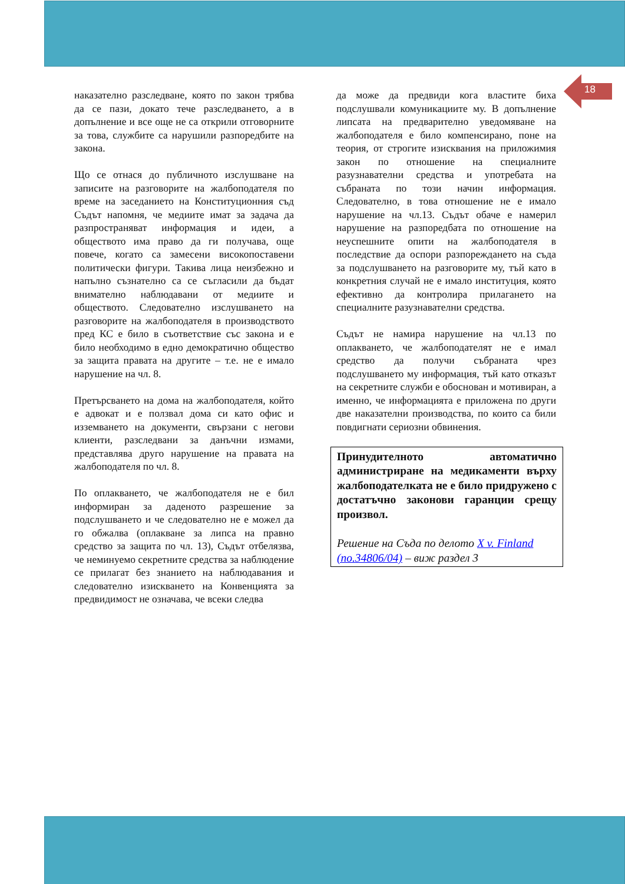18
наказателно разследване, която по закон трябва да се пази, докато тече разследването, а в допълнение и все още не са открили отговорните за това, службите са нарушили разпоредбите на закона.
Що се отнася до публичното изслушване на записите на разговорите на жалбоподателя по време на заседанието на Конституционния съд Съдът напомня, че медиите имат за задача да разпространяват информация и идеи, а обществото има право да ги получава, още повече, когато са замесени високопоставени политически фигури. Такива лица неизбежно и напълно съзнателно са се съгласили да бъдат внимателно наблюдавани от медиите и обществото. Следователно изслушването на разговорите на жалбоподателя в производството пред КС е било в съответствие със закона и е било необходимо в едно демократично общество за защита правата на другите – т.е. не е имало нарушение на чл. 8.
Претърсването на дома на жалбоподателя, който е адвокат и е ползвал дома си като офис и изземването на документи, свързани с негови клиенти, разследвани за данъчни измами, представлява друго нарушение на правата на жалбоподателя по чл. 8.
По оплакването, че жалбоподателя не е бил информиран за даденото разрешение за подслушването и че следователно не е можел да го обжалва (оплакване за липса на правно средство за защита по чл. 13), Съдът отбелязва, че неминуемо секретните средства за наблюдение се прилагат без знанието на наблюдавания и следователно изискването на Конвенцията за предвидимост не означава, че всеки следва
да може да предвиди кога властите биха подслушвали комуникациите му. В допълнение липсата на предварително уведомяване на жалбоподателя е било компенсирано, поне на теория, от строгите изисквания на приложимия закон по отношение на специалните разузнавателни средства и употребата на събраната по този начин информация. Следователно, в това отношение не е имало нарушение на чл.13. Съдът обаче е намерил нарушение на разпоредбата по отношение на неуспешните опити на жалбоподателя в последствие да оспори разпореждането на съда за подслушването на разговорите му, тъй като в конкретния случай не е имало институция, която ефективно да контролира прилагането на специалните разузнавателни средства.
Съдът не намира нарушение на чл.13 по оплакването, че жалбоподателят не е имал средство да получи събраната чрез подслушването му информация, тъй като отказът на секретните служби е обоснован и мотивиран, а именно, че информацията е приложена по други две наказателни производства, по които са били повдигнати сериозни обвинения.
Принудителното автоматично администриране на медикаменти върху жалбоподателката не е било придружено с достатъчно законови гаранции срещу произвол.
Решение на Съда по делото X v. Finland (no.34806/04) – виж раздел 3